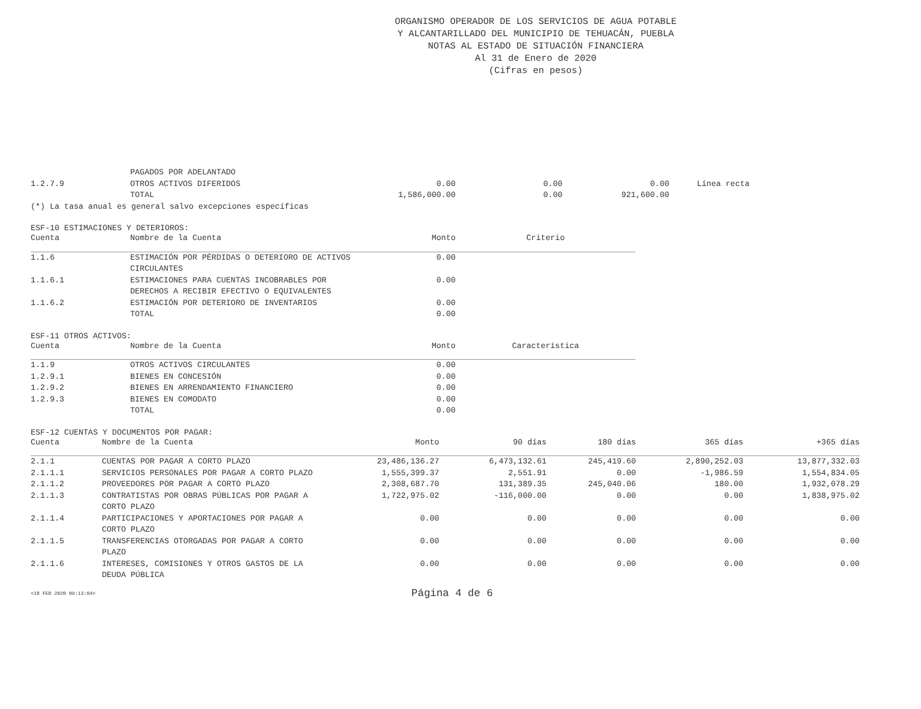ORGANISMO OPERADOR DE LOS SERVICIOS DE AGUA POTABLE
Y ALCANTARILLADO DEL MUNICIPIO DE TEHUACÁN, PUEBLA
NOTAS AL ESTADO DE SITUACIÓN FINANCIERA
Al 31 de Enero de 2020
(Cifras en pesos)
| | PAGADOS POR ADELANTADO | | | | |
| 1.2.7.9 | OTROS ACTIVOS DIFERIDOS | 0.00 | 0.00 | 0.00 | Línea recta |
| | TOTAL | 1,586,000.00 | 0.00 | 921,600.00 | |
| (*) La tasa anual es general salvo excepciones específicas | | | | | |
ESF-10 ESTIMACIONES Y DETERIOROS:
| Cuenta | Nombre de la Cuenta | Monto | Criterio |
| --- | --- | --- | --- |
| 1.1.6 | ESTIMACIÓN POR PÉRDIDAS O DETERIORO DE ACTIVOS CIRCULANTES | 0.00 | |
| 1.1.6.1 | ESTIMACIONES PARA CUENTAS INCOBRABLES POR DERECHOS A RECIBIR EFECTIVO O EQUIVALENTES | 0.00 | |
| 1.1.6.2 | ESTIMACIÓN POR DETERIORO DE INVENTARIOS | 0.00 | |
| | TOTAL | 0.00 | |
ESF-11 OTROS ACTIVOS:
| Cuenta | Nombre de la Cuenta | Monto | Característica |
| --- | --- | --- | --- |
| 1.1.9 | OTROS ACTIVOS CIRCULANTES | 0.00 | |
| 1.2.9.1 | BIENES EN CONCESIÓN | 0.00 | |
| 1.2.9.2 | BIENES EN ARRENDAMIENTO FINANCIERO | 0.00 | |
| 1.2.9.3 | BIENES EN COMODATO | 0.00 | |
| | TOTAL | 0.00 | |
ESF-12 CUENTAS Y DOCUMENTOS POR PAGAR:
| Cuenta | Nombre de la Cuenta | Monto | 90 días | 180 días | 365 días | +365 días |
| --- | --- | --- | --- | --- | --- | --- |
| 2.1.1 | CUENTAS POR PAGAR A CORTO PLAZO | 23,486,136.27 | 6,473,132.61 | 245,419.60 | 2,890,252.03 | 13,877,332.03 |
| 2.1.1.1 | SERVICIOS PERSONALES POR PAGAR A CORTO PLAZO | 1,555,399.37 | 2,551.91 | 0.00 | -1,986.59 | 1,554,834.05 |
| 2.1.1.2 | PROVEEDORES POR PAGAR A CORTO PLAZO | 2,308,687.70 | 131,389.35 | 245,040.06 | 180.00 | 1,932,078.29 |
| 2.1.1.3 | CONTRATISTAS POR OBRAS PÚBLICAS POR PAGAR A CORTO PLAZO | 1,722,975.02 | -116,000.00 | 0.00 | 0.00 | 1,838,975.02 |
| 2.1.1.4 | PARTICIPACIONES Y APORTACIONES POR PAGAR A CORTO PLAZO | 0.00 | 0.00 | 0.00 | 0.00 | 0.00 |
| 2.1.1.5 | TRANSFERENCIAS OTORGADAS POR PAGAR A CORTO PLAZO | 0.00 | 0.00 | 0.00 | 0.00 | 0.00 |
| 2.1.1.6 | INTERESES, COMISIONES Y OTROS GASTOS DE LA DEUDA PÚBLICA | 0.00 | 0.00 | 0.00 | 0.00 | 0.00 |
<18 FEB 2020 09:13:04> Página 4 de 6